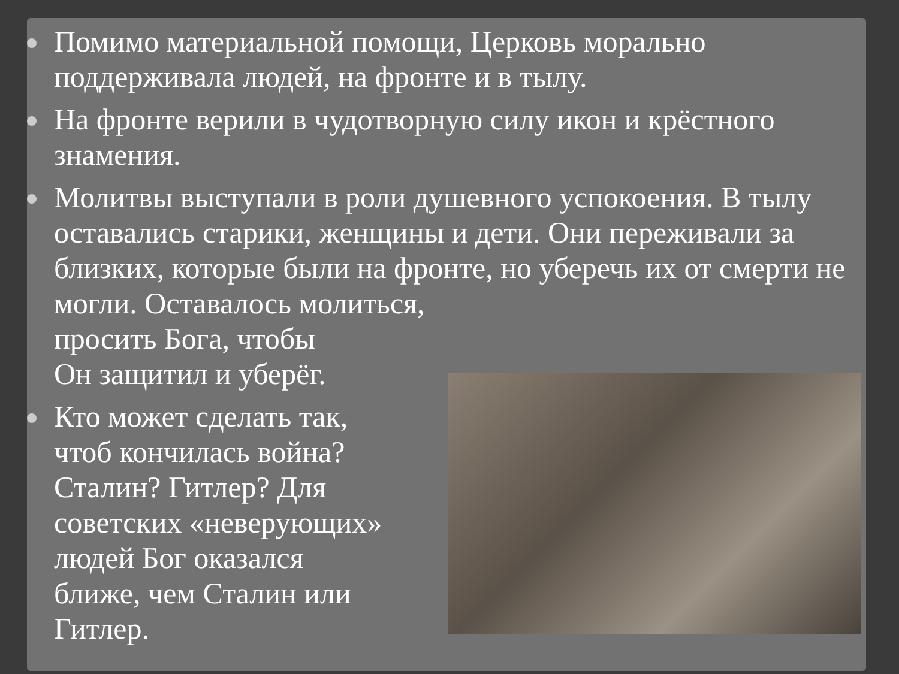Помимо материальной помощи, Церковь морально поддерживала людей, на фронте и в тылу.
На фронте верили в чудотворную силу икон и крёстного знамения.
Молитвы выступали в роли душевного успокоения. В тылу оставались старики, женщины и дети. Они переживали за близких, которые были на фронте, но уберечь их от смерти не могли. Оставалось молиться,
просить Бога, чтобы
Он защитил и уберёг.
Кто может сделать так,
чтоб кончилась война?
Сталин? Гитлер? Для
советских «неверующих»
людей Бог оказался
ближе, чем Сталин или
Гитлер.